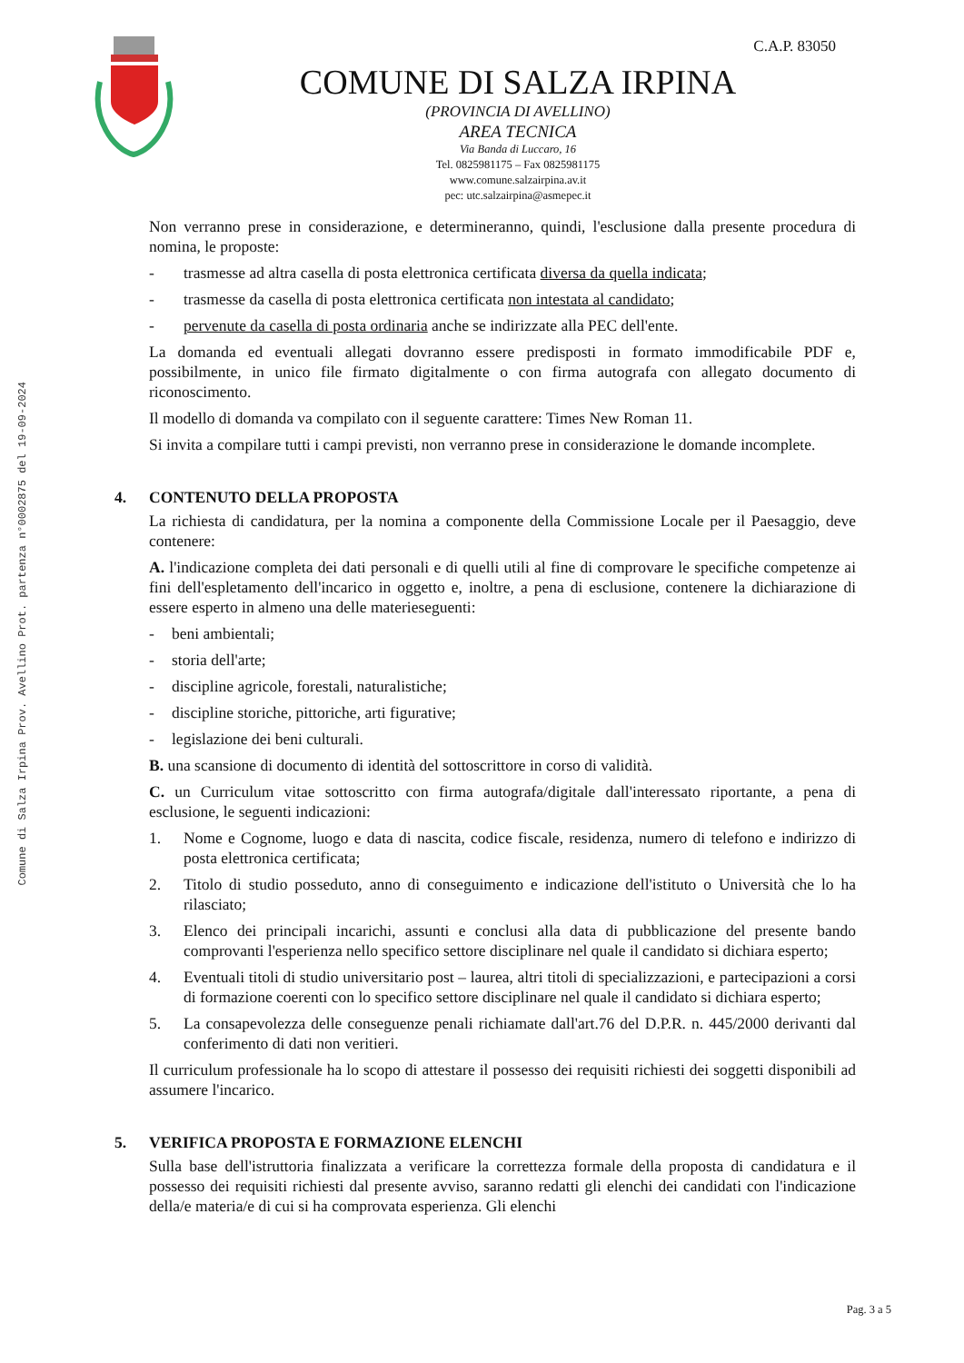Comune di Salza Irpina Prov. Avellino Prot. partenza n°0002875 del 19-09-2024
C.A.P. 83050
COMUNE DI SALZA IRPINA
(PROVINCIA DI AVELLINO)
AREA TECNICA
Via Banda di Luccaro, 16
Tel. 0825981175 – Fax 0825981175
www.comune.salzairpina.av.it
pec: utc.salzairpina@asmepec.it
Non verranno prese in considerazione, e determineranno, quindi, l'esclusione dalla presente procedura di nomina, le proposte:
- trasmesse ad altra casella di posta elettronica certificata diversa da quella indicata;
- trasmesse da casella di posta elettronica certificata non intestata al candidato;
- pervenute da casella di posta ordinaria anche se indirizzate alla PEC dell'ente.
La domanda ed eventuali allegati dovranno essere predisposti in formato immodificabile PDF e, possibilmente, in unico file firmato digitalmente o con firma autografa con allegato documento di riconoscimento.
Il modello di domanda va compilato con il seguente carattere: Times New Roman 11.
Si invita a compilare tutti i campi previsti, non verranno prese in considerazione le domande incomplete.
4. CONTENUTO DELLA PROPOSTA
La richiesta di candidatura, per la nomina a componente della Commissione Locale per il Paesaggio, deve contenere:
A. l'indicazione completa dei dati personali e di quelli utili al fine di comprovare le specifiche competenze ai fini dell'espletamento dell'incarico in oggetto e, inoltre, a pena di esclusione, contenere la dichiarazione di essere esperto in almeno una delle materieseguenti:
- beni ambientali;
- storia dell'arte;
- discipline agricole, forestali, naturalistiche;
- discipline storiche, pittoriche, arti figurative;
- legislazione dei beni culturali.
B. una scansione di documento di identità del sottoscrittore in corso di validità.
C. un Curriculum vitae sottoscritto con firma autografa/digitale dall'interessato riportante, a pena di esclusione, le seguenti indicazioni:
1. Nome e Cognome, luogo e data di nascita, codice fiscale, residenza, numero di telefono e indirizzo di posta elettronica certificata;
2. Titolo di studio posseduto, anno di conseguimento e indicazione dell'istituto o Università che lo ha rilasciato;
3. Elenco dei principali incarichi, assunti e conclusi alla data di pubblicazione del presente bando comprovanti l'esperienza nello specifico settore disciplinare nel quale il candidato si dichiara esperto;
4. Eventuali titoli di studio universitario post – laurea, altri titoli di specializzazioni, e partecipazioni a corsi di formazione coerenti con lo specifico settore disciplinare nel quale il candidato si dichiara esperto;
5. La consapevolezza delle conseguenze penali richiamate dall'art.76 del D.P.R. n. 445/2000 derivanti dal conferimento di dati non veritieri.
Il curriculum professionale ha lo scopo di attestare il possesso dei requisiti richiesti dei soggetti disponibili ad assumere l'incarico.
5. VERIFICA PROPOSTA E FORMAZIONE ELENCHI
Sulla base dell'istruttoria finalizzata a verificare la correttezza formale della proposta di candidatura e il possesso dei requisiti richiesti dal presente avviso, saranno redatti gli elenchi dei candidati con l'indicazione della/e materia/e di cui si ha comprovata esperienza. Gli elenchi
Pag. 3 a 5